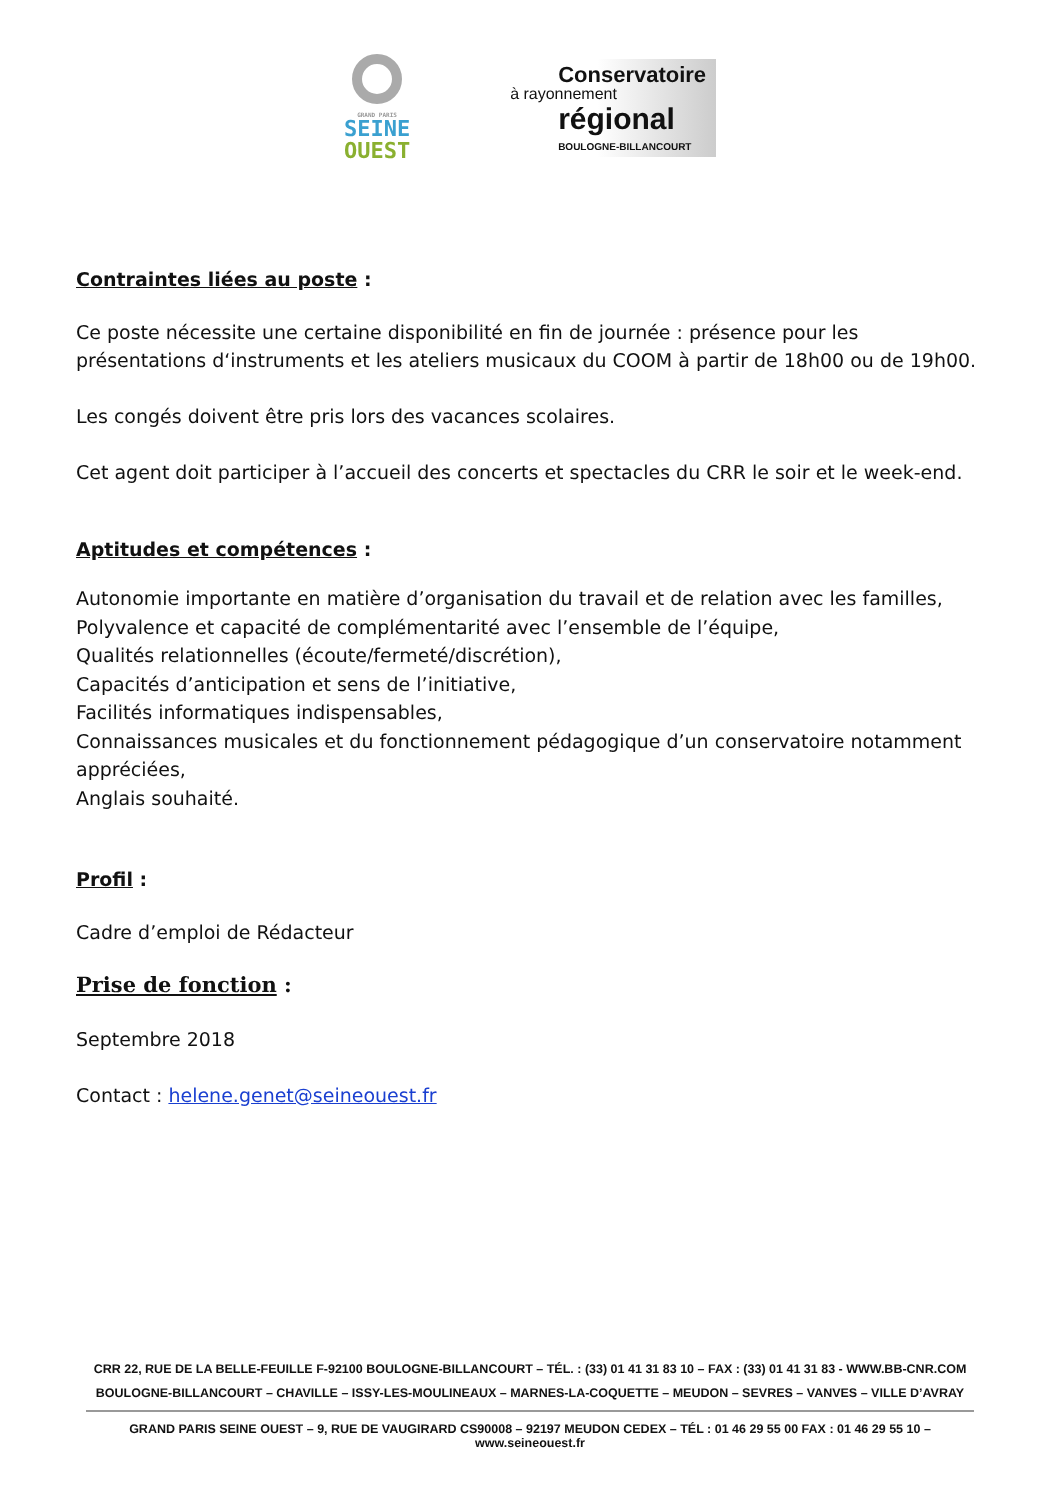GRAND PARIS
SEINE
OUEST
Conservatoire
à rayonnement
régional
BOULOGNE-BILLANCOURT
Contraintes liées au poste :
Ce poste nécessite une certaine disponibilité en fin de journée : présence pour les présentations d‘instruments et les ateliers musicaux du COOM à partir de 18h00 ou de 19h00.
Les congés doivent être pris lors des vacances scolaires.
Cet agent doit participer à l’accueil des concerts et spectacles du CRR le soir et le week-end.
Aptitudes et compétences :
Autonomie importante en matière d’organisation du travail et de relation avec les familles,
Polyvalence et capacité de complémentarité avec l’ensemble de l’équipe,
Qualités relationnelles (écoute/fermeté/discrétion),
Capacités d’anticipation et sens de l’initiative,
Facilités informatiques indispensables,
Connaissances musicales et du fonctionnement pédagogique d’un conservatoire notamment appréciées,
Anglais souhaité.
Profil :
Cadre d’emploi de Rédacteur
Prise de fonction :
Septembre 2018
Contact : helene.genet@seineouest.fr
CRR 22, RUE DE LA BELLE-FEUILLE F-92100 BOULOGNE-BILLANCOURT – TÉL. : (33) 01 41 31 83 10 – FAX : (33) 01 41 31 83 - WWW.BB-CNR.COM
BOULOGNE-BILLANCOURT – CHAVILLE – ISSY-LES-MOULINEAUX – MARNES-LA-COQUETTE – MEUDON – SEVRES – VANVES – VILLE D’AVRAY
GRAND PARIS SEINE OUEST – 9, RUE DE VAUGIRARD CS90008 – 92197 MEUDON CEDEX – TÉL : 01 46 29 55 00 FAX : 01 46 29 55 10 – www.seineouest.fr